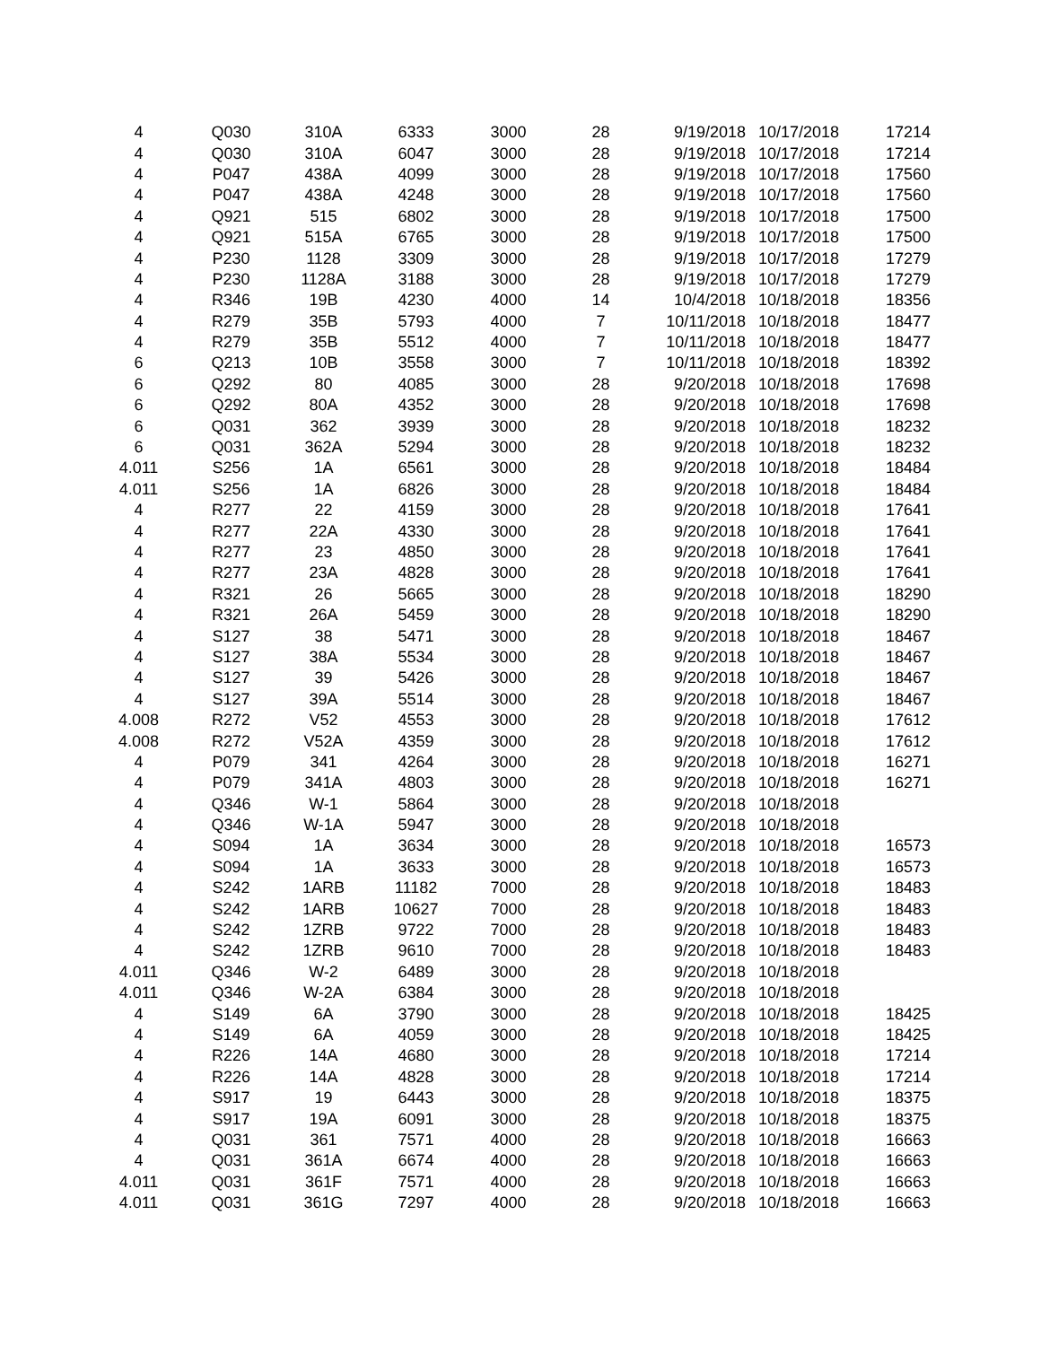| 4 | Q030 | 310A | 6333 | 3000 | 28 | 9/19/2018 | 10/17/2018 | 17214 |
| 4 | Q030 | 310A | 6047 | 3000 | 28 | 9/19/2018 | 10/17/2018 | 17214 |
| 4 | P047 | 438A | 4099 | 3000 | 28 | 9/19/2018 | 10/17/2018 | 17560 |
| 4 | P047 | 438A | 4248 | 3000 | 28 | 9/19/2018 | 10/17/2018 | 17560 |
| 4 | Q921 | 515 | 6802 | 3000 | 28 | 9/19/2018 | 10/17/2018 | 17500 |
| 4 | Q921 | 515A | 6765 | 3000 | 28 | 9/19/2018 | 10/17/2018 | 17500 |
| 4 | P230 | 1128 | 3309 | 3000 | 28 | 9/19/2018 | 10/17/2018 | 17279 |
| 4 | P230 | 1128A | 3188 | 3000 | 28 | 9/19/2018 | 10/17/2018 | 17279 |
| 4 | R346 | 19B | 4230 | 4000 | 14 | 10/4/2018 | 10/18/2018 | 18356 |
| 4 | R279 | 35B | 5793 | 4000 | 7 | 10/11/2018 | 10/18/2018 | 18477 |
| 4 | R279 | 35B | 5512 | 4000 | 7 | 10/11/2018 | 10/18/2018 | 18477 |
| 6 | Q213 | 10B | 3558 | 3000 | 7 | 10/11/2018 | 10/18/2018 | 18392 |
| 6 | Q292 | 80 | 4085 | 3000 | 28 | 9/20/2018 | 10/18/2018 | 17698 |
| 6 | Q292 | 80A | 4352 | 3000 | 28 | 9/20/2018 | 10/18/2018 | 17698 |
| 6 | Q031 | 362 | 3939 | 3000 | 28 | 9/20/2018 | 10/18/2018 | 18232 |
| 6 | Q031 | 362A | 5294 | 3000 | 28 | 9/20/2018 | 10/18/2018 | 18232 |
| 4.011 | S256 | 1A | 6561 | 3000 | 28 | 9/20/2018 | 10/18/2018 | 18484 |
| 4.011 | S256 | 1A | 6826 | 3000 | 28 | 9/20/2018 | 10/18/2018 | 18484 |
| 4 | R277 | 22 | 4159 | 3000 | 28 | 9/20/2018 | 10/18/2018 | 17641 |
| 4 | R277 | 22A | 4330 | 3000 | 28 | 9/20/2018 | 10/18/2018 | 17641 |
| 4 | R277 | 23 | 4850 | 3000 | 28 | 9/20/2018 | 10/18/2018 | 17641 |
| 4 | R277 | 23A | 4828 | 3000 | 28 | 9/20/2018 | 10/18/2018 | 17641 |
| 4 | R321 | 26 | 5665 | 3000 | 28 | 9/20/2018 | 10/18/2018 | 18290 |
| 4 | R321 | 26A | 5459 | 3000 | 28 | 9/20/2018 | 10/18/2018 | 18290 |
| 4 | S127 | 38 | 5471 | 3000 | 28 | 9/20/2018 | 10/18/2018 | 18467 |
| 4 | S127 | 38A | 5534 | 3000 | 28 | 9/20/2018 | 10/18/2018 | 18467 |
| 4 | S127 | 39 | 5426 | 3000 | 28 | 9/20/2018 | 10/18/2018 | 18467 |
| 4 | S127 | 39A | 5514 | 3000 | 28 | 9/20/2018 | 10/18/2018 | 18467 |
| 4.008 | R272 | V52 | 4553 | 3000 | 28 | 9/20/2018 | 10/18/2018 | 17612 |
| 4.008 | R272 | V52A | 4359 | 3000 | 28 | 9/20/2018 | 10/18/2018 | 17612 |
| 4 | P079 | 341 | 4264 | 3000 | 28 | 9/20/2018 | 10/18/2018 | 16271 |
| 4 | P079 | 341A | 4803 | 3000 | 28 | 9/20/2018 | 10/18/2018 | 16271 |
| 4 | Q346 | W-1 | 5864 | 3000 | 28 | 9/20/2018 | 10/18/2018 | |
| 4 | Q346 | W-1A | 5947 | 3000 | 28 | 9/20/2018 | 10/18/2018 | |
| 4 | S094 | 1A | 3634 | 3000 | 28 | 9/20/2018 | 10/18/2018 | 16573 |
| 4 | S094 | 1A | 3633 | 3000 | 28 | 9/20/2018 | 10/18/2018 | 16573 |
| 4 | S242 | 1ARB | 11182 | 7000 | 28 | 9/20/2018 | 10/18/2018 | 18483 |
| 4 | S242 | 1ARB | 10627 | 7000 | 28 | 9/20/2018 | 10/18/2018 | 18483 |
| 4 | S242 | 1ZRB | 9722 | 7000 | 28 | 9/20/2018 | 10/18/2018 | 18483 |
| 4 | S242 | 1ZRB | 9610 | 7000 | 28 | 9/20/2018 | 10/18/2018 | 18483 |
| 4.011 | Q346 | W-2 | 6489 | 3000 | 28 | 9/20/2018 | 10/18/2018 | |
| 4.011 | Q346 | W-2A | 6384 | 3000 | 28 | 9/20/2018 | 10/18/2018 | |
| 4 | S149 | 6A | 3790 | 3000 | 28 | 9/20/2018 | 10/18/2018 | 18425 |
| 4 | S149 | 6A | 4059 | 3000 | 28 | 9/20/2018 | 10/18/2018 | 18425 |
| 4 | R226 | 14A | 4680 | 3000 | 28 | 9/20/2018 | 10/18/2018 | 17214 |
| 4 | R226 | 14A | 4828 | 3000 | 28 | 9/20/2018 | 10/18/2018 | 17214 |
| 4 | S917 | 19 | 6443 | 3000 | 28 | 9/20/2018 | 10/18/2018 | 18375 |
| 4 | S917 | 19A | 6091 | 3000 | 28 | 9/20/2018 | 10/18/2018 | 18375 |
| 4 | Q031 | 361 | 7571 | 4000 | 28 | 9/20/2018 | 10/18/2018 | 16663 |
| 4 | Q031 | 361A | 6674 | 4000 | 28 | 9/20/2018 | 10/18/2018 | 16663 |
| 4.011 | Q031 | 361F | 7571 | 4000 | 28 | 9/20/2018 | 10/18/2018 | 16663 |
| 4.011 | Q031 | 361G | 7297 | 4000 | 28 | 9/20/2018 | 10/18/2018 | 16663 |